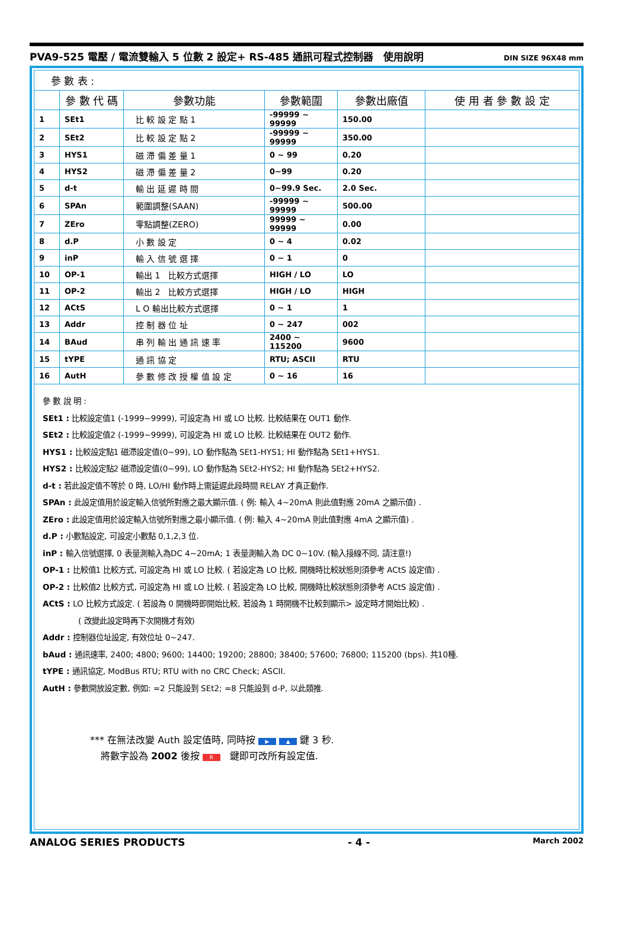PVA9-525 電壓 / 電流雙輸入 5 位數 2 設定+ RS-485 通訊可程式控制器　使用說明 DIN SIZE 96X48 mm
參 數 表 :
| | 參 數 代 碼 | 參數功能 | 參數範圍 | 參數出廠值 | 使 用 者 參 數 設 定 |
| --- | --- | --- | --- | --- | --- |
| 1 | SEt1 | 比 較 設 定 點 1 | -99999 ~ 99999 | 150.00 | |
| 2 | SEt2 | 比 較 設 定 點 2 | -99999 ~ 99999 | 350.00 | |
| 3 | HYS1 | 磁 滯 偏 差 量 1 | 0 ~ 99 | 0.20 | |
| 4 | HYS2 | 磁 滯 偏 差 量 2 | 0~99 | 0.20 | |
| 5 | d-t | 輸 出 延 遲 時 間 | 0~99.9 Sec. | 2.0 Sec. | |
| 6 | SPAn | 範圍調整(SAAN) | -99999 ~ 99999 | 500.00 | |
| 7 | ZEro | 零點調整(ZERO) | 99999 ~ 99999 | 0.00 | |
| 8 | d.P | 小 數 設 定 | 0 ~ 4 | 0.02 | |
| 9 | inP | 輸 入 信 號 選 擇 | 0 ~ 1 | 0 | |
| 10 | OP-1 | 輸出 1 比較方式選擇 | HIGH / LO | LO | |
| 11 | OP-2 | 輸出 2 比較方式選擇 | HIGH / LO | HIGH | |
| 12 | ACtS | L O 輸出比較方式選擇 | 0 ~ 1 | 1 | |
| 13 | Addr | 控 制 器 位 址 | 0 ~ 247 | 002 | |
| 14 | BAud | 串 列 輸 出 通 訊 速 率 | 2400 ~ 115200 | 9600 | |
| 15 | tYPE | 通 訊 協 定 | RTU; ASCII | RTU | |
| 16 | AutH | 參 數 修 改 授 權 值 設 定 | 0 ~ 16 | 16 | |
參 數 說 明 :
SEt1 : 比較設定值1 (-1999~9999), 可設定為 HI 或 LO 比較. 比較結果在 OUT1 動作.
SEt2 : 比較設定值2 (-1999~9999), 可設定為 HI 或 LO 比較. 比較結果在 OUT2 動作.
HYS1 : 比較設定點1 磁滯設定值(0~99), LO 動作點為 SEt1-HYS1; HI 動作點為 SEt1+HYS1.
HYS2 : 比較設定點2 磁滯設定值(0~99), LO 動作點為 SEt2-HYS2; HI 動作點為 SEt2+HYS2.
d-t : 若此設定值不等於 0 時, LO/HI 動作時上需延遲此段時間 RELAY 才真正動作.
SPAn : 此設定值用於設定輸入信號所對應之最大顯示值. ( 例: 輸入 4~20mA 則此值對應 20mA 之顯示值) .
ZEro : 此設定值用於設定輸入信號所對應之最小顯示值. ( 例: 輸入 4~20mA 則此值對應 4mA 之顯示值) .
d.P : 小數點設定, 可設定小數點 0,1,2,3 位.
inP : 輸入信號選擇, 0 表量測輸入為DC 4~20mA; 1 表量測輸入為 DC 0~10V. (輸入接線不同, 請注意!)
OP-1 : 比較值1 比較方式, 可設定為 HI 或 LO 比較. ( 若設定為 LO 比較, 開機時比較狀態則須參考 ACtS 設定值) .
OP-2 : 比較值2 比較方式, 可設定為 HI 或 LO 比較. ( 若設定為 LO 比較, 開機時比較狀態則須參考 ACtS 設定值) .
ACtS : LO 比較方式設定. ( 若設為 0 開機時即開始比較, 若設為 1 時開機不比較到顯示> 設定時才開始比較) .
( 改變此設定時再下次開機才有效)
Addr : 控制器位址設定, 有效位址 0~247.
bAud : 通訊速率, 2400; 4800; 9600; 14400; 19200; 28800; 38400; 57600; 76800; 115200 (bps). 共10種.
tYPE : 通訊協定, ModBus RTU; RTU with no CRC Check; ASCII.
AutH : 參數開放設定數, 例如: =2 只能設到 SEt2; =8 只能設到 d-P, 以此類推.
*** 在無法改變 Auth 設定值時, 同時按 ▶ ▲ 鍵 3 秒.
將數字設為 2002 後按 R　鍵即可改所有設定值.
ANALOG SERIES PRODUCTS - 4 - March 2002